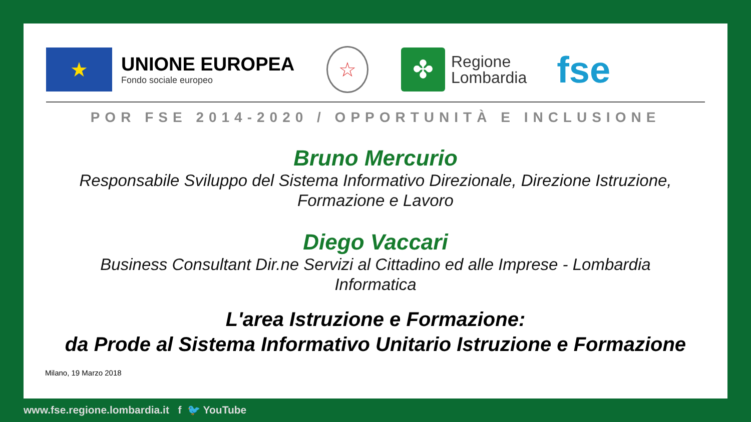★
UNIONE EUROPEA
Fondo sociale europeo
☆
✤
Regione
Lombardia
fse
POR FSE 2014-2020 / OPPORTUNITÀ E INCLUSIONE
Bruno Mercurio
Responsabile Sviluppo del Sistema Informativo Direzionale, Direzione Istruzione,
Formazione e Lavoro
Diego Vaccari
Business Consultant Dir.ne Servizi al Cittadino ed alle Imprese - Lombardia
Informatica
L'area Istruzione e Formazione:
da Prode al Sistema Informativo Unitario Istruzione e Formazione
Milano, 19 Marzo 2018
www.fse.regione.lombardia.it f 🐦 YouTube